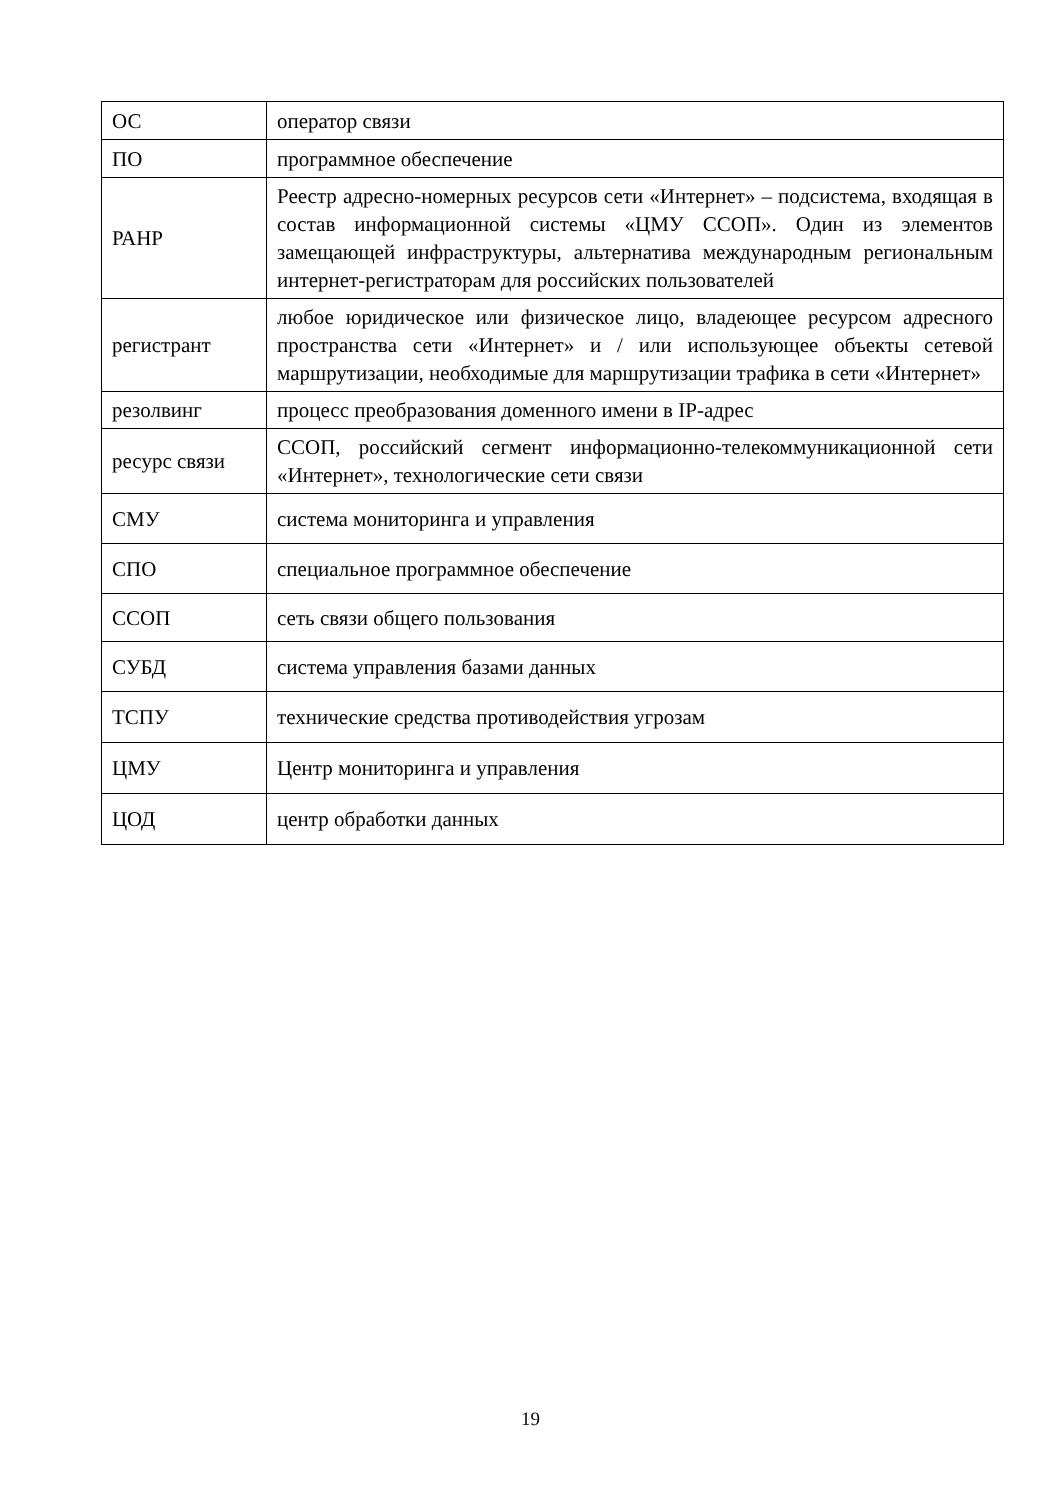| ОС | оператор связи |
| ПО | программное обеспечение |
| РАНР | Реестр адресно-номерных ресурсов сети «Интернет» – подсистема, входящая в состав информационной системы «ЦМУ ССОП». Один из элементов замещающей инфраструктуры, альтернатива международным региональным интернет-регистраторам для российских пользователей |
| регистрант | любое юридическое или физическое лицо, владеющее ресурсом адресного пространства сети «Интернет» и / или использующее объекты сетевой маршрутизации, необходимые для маршрутизации трафика в сети «Интернет» |
| резолвинг | процесс преобразования доменного имени в IP-адрес |
| ресурс связи | ССОП, российский сегмент информационно-телекоммуникационной сети «Интернет», технологические сети связи |
| СМУ | система мониторинга и управления |
| СПО | специальное программное обеспечение |
| ССОП | сеть связи общего пользования |
| СУБД | система управления базами данных |
| ТСПУ | технические средства противодействия угрозам |
| ЦМУ | Центр мониторинга и управления |
| ЦОД | центр обработки данных |
19